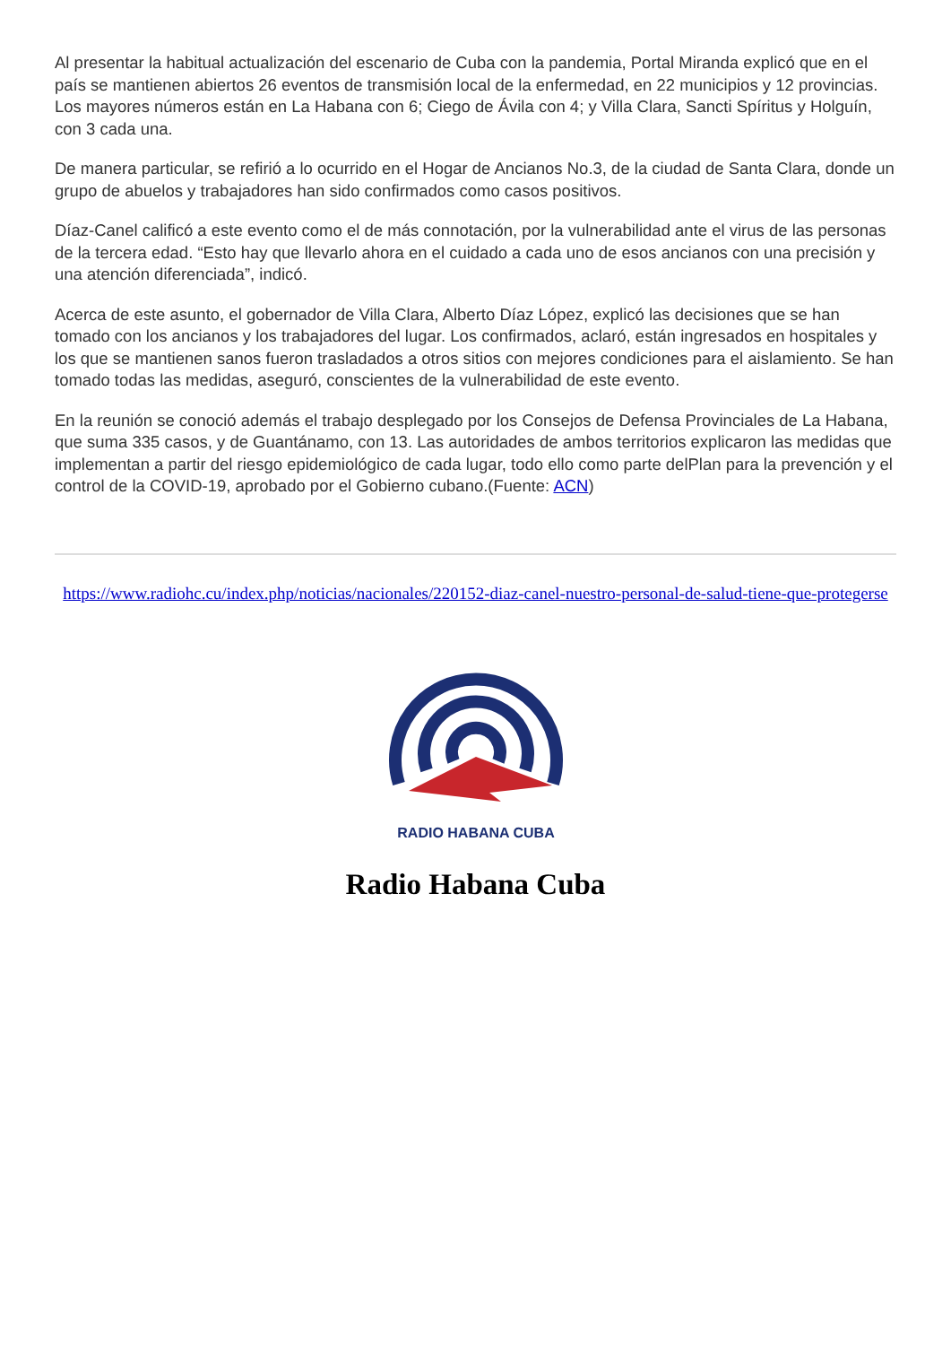Al presentar la habitual actualización del escenario de Cuba con la pandemia, Portal Miranda explicó que en el país se mantienen abiertos 26 eventos de transmisión local de la enfermedad, en 22 municipios y 12 provincias. Los mayores números están en La Habana con 6; Ciego de Ávila con 4; y Villa Clara, Sancti Spíritus y Holguín, con 3 cada una.
De manera particular, se refirió a lo ocurrido en el Hogar de Ancianos No.3, de la ciudad de Santa Clara, donde un grupo de abuelos y trabajadores han sido confirmados como casos positivos.
Díaz-Canel calificó a este evento como el de más connotación, por la vulnerabilidad ante el virus de las personas de la tercera edad. “Esto hay que llevarlo ahora en el cuidado a cada uno de esos ancianos con una precisión y una atención diferenciada”, indicó.
Acerca de este asunto, el gobernador de Villa Clara, Alberto Díaz López, explicó las decisiones que se han tomado con los ancianos y los trabajadores del lugar. Los confirmados, aclaró, están ingresados en hospitales y los que se mantienen sanos fueron trasladados a otros sitios con mejores condiciones para el aislamiento. Se han tomado todas las medidas, aseguró, conscientes de la vulnerabilidad de este evento.
En la reunión se conoció además el trabajo desplegado por los Consejos de Defensa Provinciales de La Habana, que suma 335 casos, y de Guantánamo, con 13. Las autoridades de ambos territorios explicaron las medidas que implementan a partir del riesgo epidemiológico de cada lugar, todo ello como parte delPlan para la prevención y el control de la COVID-19, aprobado por el Gobierno cubano.(Fuente: ACN)
https://www.radiohc.cu/index.php/noticias/nacionales/220152-diaz-canel-nuestro-personal-de-salud-tiene-que-protegerse
RADIO HABANA CUBA
Radio Habana Cuba